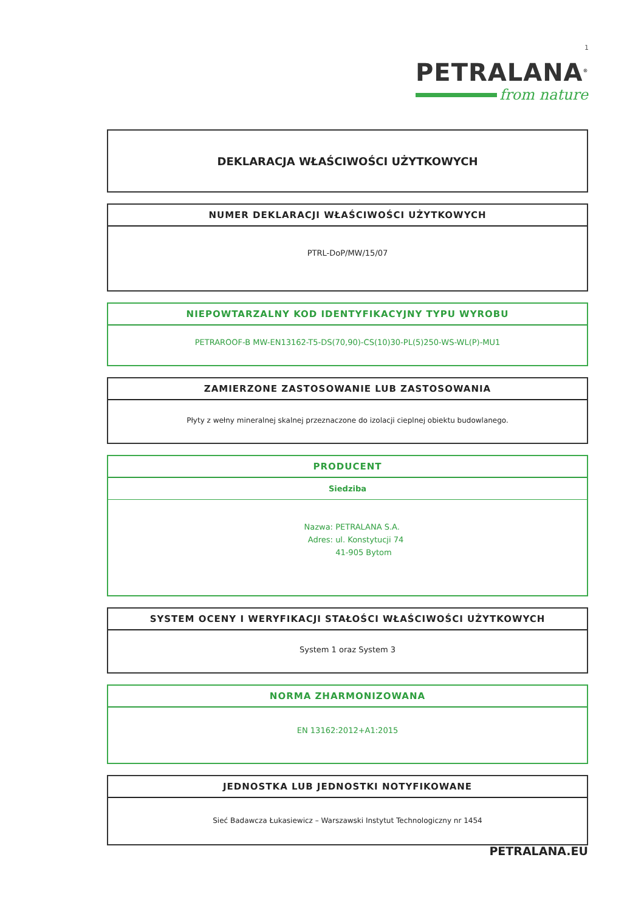1
PETRALANA<sup>®</sup>
from nature
DEKLARACJA WŁAŚCIWOŚCI UŻYTKOWYCH
NUMER DEKLARACJI WŁAŚCIWOŚCI UŻYTKOWYCH
PTRL-DoP/MW/15/07
NIEPOWTARZALNY KOD IDENTYFIKACYJNY TYPU WYROBU
PETRAROOF-B MW-EN13162-T5-DS(70,90)-CS(10)30-PL(5)250-WS-WL(P)-MU1
ZAMIERZONE ZASTOSOWANIE LUB ZASTOSOWANIA
Płyty z wełny mineralnej skalnej przeznaczone do izolacji cieplnej obiektu budowlanego.
PRODUCENT
Siedziba
Nazwa: PETRALANA S.A.
Adres: ul. Konstytucji 74
41-905 Bytom
SYSTEM OCENY I WERYFIKACJI STAŁOŚCI WŁAŚCIWOŚCI UŻYTKOWYCH
System 1 oraz System 3
NORMA ZHARMONIZOWANA
EN 13162:2012+A1:2015
JEDNOSTKA LUB JEDNOSTKI NOTYFIKOWANE
Sieć Badawcza Łukasiewicz – Warszawski Instytut Technologiczny nr 1454
PETRALANA.EU